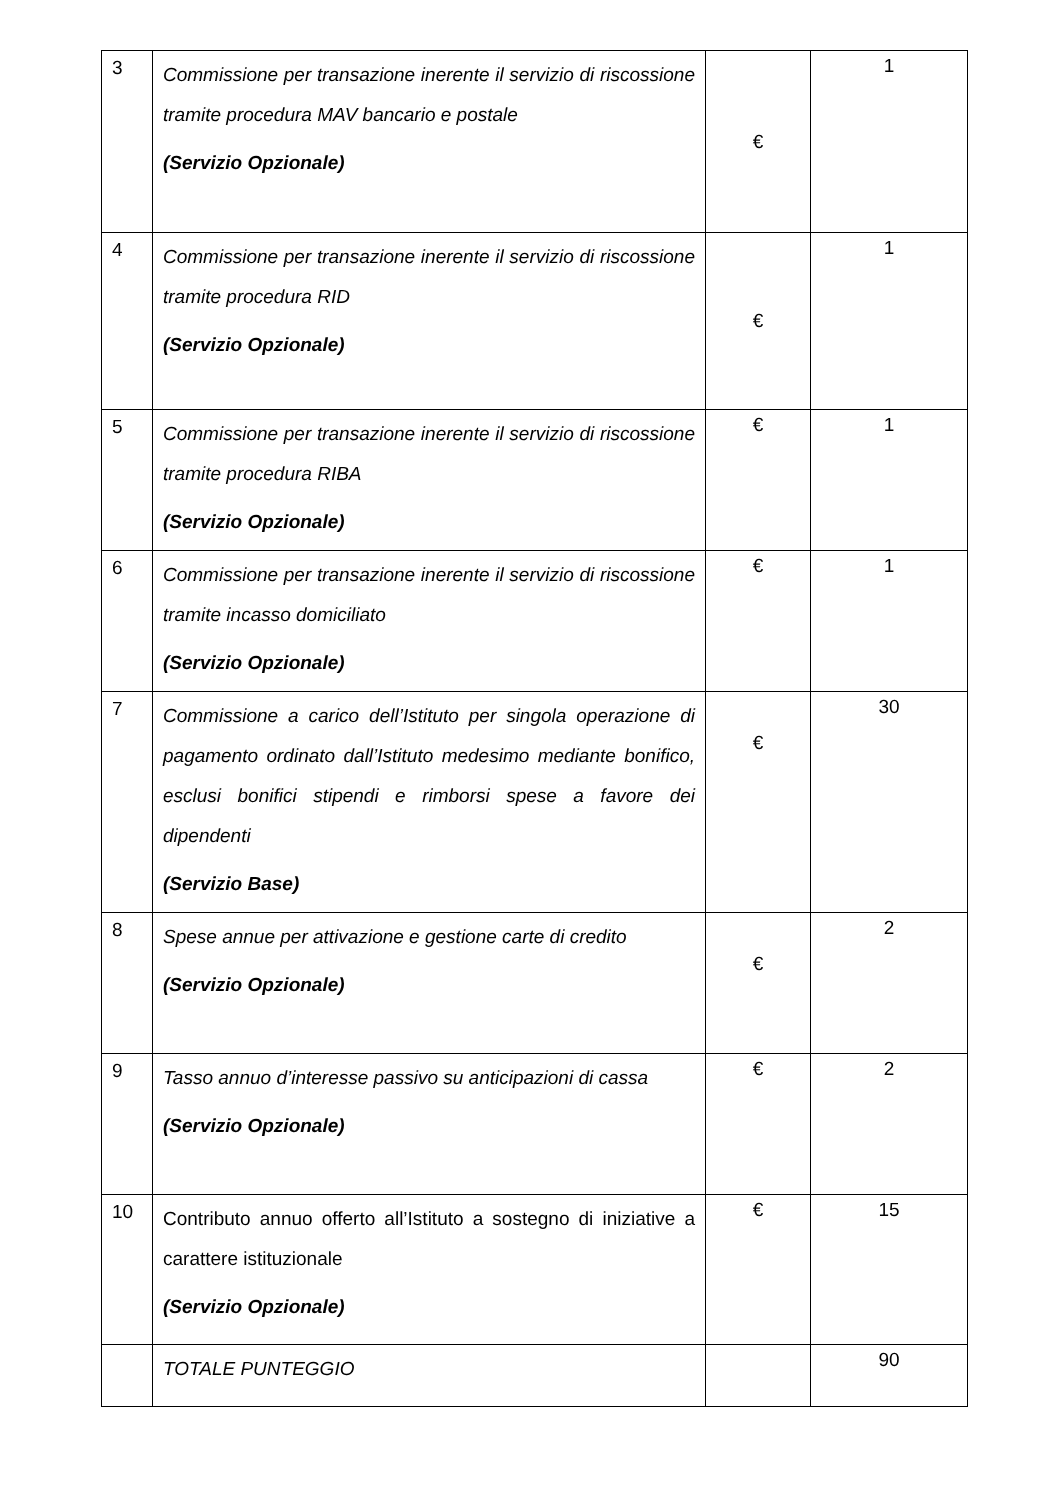| 3 | Commissione per transazione inerente il servizio di riscossione tramite procedura MAV bancario e postale (Servizio Opzionale) | € | 1 |
| 4 | Commissione per transazione inerente il servizio di riscossione tramite procedura RID (Servizio Opzionale) | € | 1 |
| 5 | Commissione per transazione inerente il servizio di riscossione tramite procedura RIBA (Servizio Opzionale) | € | 1 |
| 6 | Commissione per transazione inerente il servizio di riscossione tramite incasso domiciliato (Servizio Opzionale) | € | 1 |
| 7 | Commissione a carico dell’Istituto per singola operazione di pagamento ordinato dall’Istituto medesimo mediante bonifico, esclusi bonifici stipendi e rimborsi spese a favore dei dipendenti (Servizio Base) | € | 30 |
| 8 | Spese annue per attivazione e gestione carte di credito (Servizio Opzionale) | € | 2 |
| 9 | Tasso annuo d’interesse passivo su anticipazioni di cassa (Servizio Opzionale) | € | 2 |
| 10 | Contributo annuo offerto all’Istituto a sostegno di iniziative a carattere istituzionale (Servizio Opzionale) | € | 15 |
| | TOTALE PUNTEGGIO | | 90 |